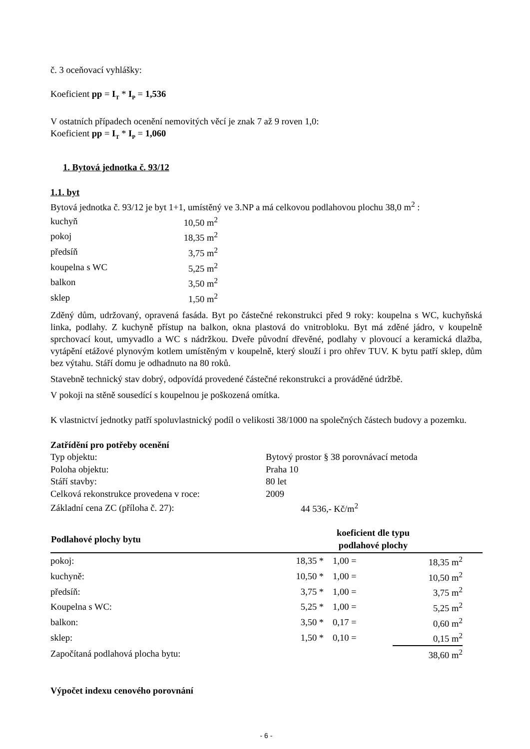č. 3 oceňovací vyhlášky:
Koeficient pp = I<sub>T</sub> * I<sub>P</sub> = 1,536
V ostatních případech ocenění nemovitých věcí je znak 7 až 9 roven 1,0:
Koeficient pp = I<sub>T</sub> * I<sub>P</sub> = 1,060
1. Bytová jednotka č. 93/12
1.1. byt
Bytová jednotka č. 93/12 je byt 1+1, umístěný ve 3.NP a má celkovou podlahovou plochu 38,0 m<sup>2</sup> :
| kuchyň | 10,50 m<sup>2</sup> |
| pokoj | 18,35 m<sup>2</sup> |
| předsíň | 3,75 m<sup>2</sup> |
| koupelna s WC | 5,25 m<sup>2</sup> |
| balkon | 3,50 m<sup>2</sup> |
| sklep | 1,50 m<sup>2</sup> |
Zděný dům, udržovaný, opravená fasáda. Byt po částečné rekonstrukci před 9 roky: koupelna s WC, kuchyňská linka, podlahy. Z kuchyně přístup na balkon, okna plastová do vnitrobloku. Byt má zděné jádro, v koupelně sprchovací kout, umyvadlo a WC s nádržkou. Dveře původní dřevěné, podlahy v plovoucí a keramická dlažba, vytápění etážové plynovým kotlem umístěným v koupelně, který slouží i pro ohřev TUV. K bytu patří sklep, dům bez výtahu. Stáří domu je odhadnuto na 80 roků.
Stavebně technický stav dobrý, odpovídá provedené částečné rekonstrukci a prováděné údržbě.
V pokoji na stěně sousedící s koupelnou je poškozená omítka.
K vlastnictví jednotky patří spoluvlastnický podíl o velikosti 38/1000 na společných částech budovy a pozemku.
Zatřídění pro potřeby ocenění
| Typ objektu: | Bytový prostor § 38 porovnávací metoda |
| Poloha objektu: | Praha 10 |
| Stáří stavby: | 80 let |
| Celková rekonstrukce provedena v roce: | 2009 |
| Základní cena ZC (příloha č. 27): | 44 536,- Kč/m<sup>2</sup> |
| Podlahové plochy bytu | koeficient dle typu podlahové plochy | | | |
| --- | --- | --- | --- | --- |
| pokoj: | 18,35 * | 1,00 = | 18,35 m<sup>2</sup> | |
| kuchyně: | 10,50 * | 1,00 = | 10,50 m<sup>2</sup> | |
| předsíň: | 3,75 * | 1,00 = | 3,75 m<sup>2</sup> | |
| Koupelna s WC: | 5,25 * | 1,00 = | 5,25 m<sup>2</sup> | |
| balkon: | 3,50 * | 0,17 = | 0,60 m<sup>2</sup> | |
| sklep: | 1,50 * | 0,10 = | 0,15 m<sup>2</sup> | |
| Započítaná podlahová plocha bytu: | | | 38,60 m<sup>2</sup> | |
Výpočet indexu cenového porovnání
- 6 -